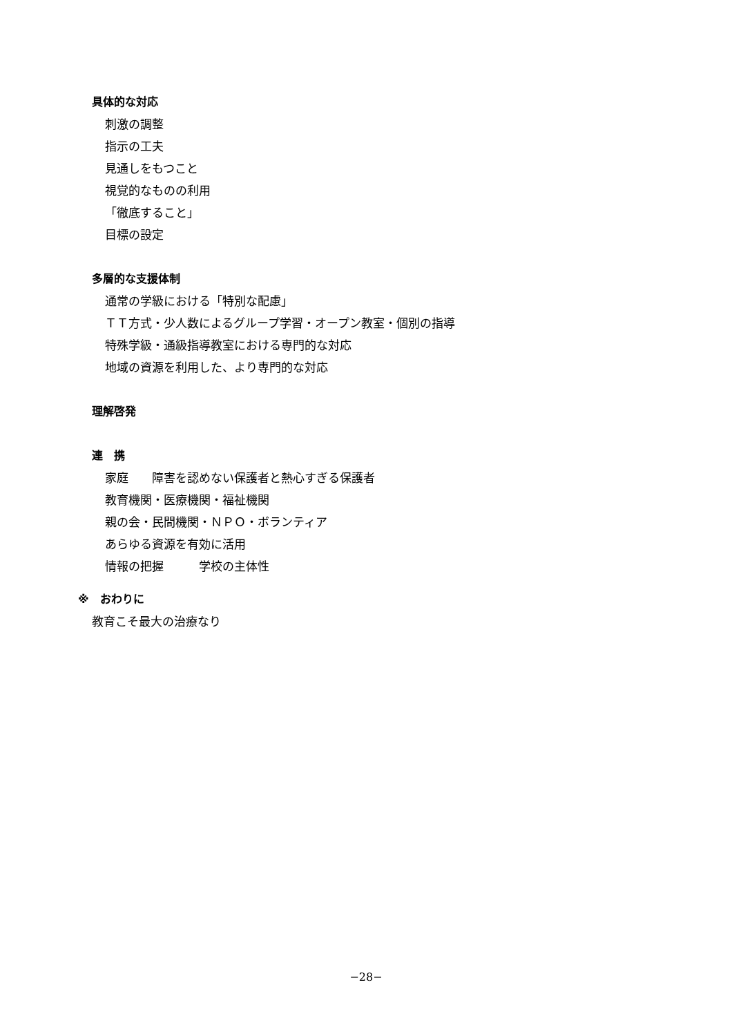具体的な対応
刺激の調整
指示の工夫
見通しをもつこと
視覚的なものの利用
「徹底すること」
目標の設定
多層的な支援体制
通常の学級における「特別な配慮」
ＴＴ方式・少人数によるグループ学習・オープン教室・個別の指導
特殊学級・通級指導教室における専門的な対応
地域の資源を利用した、より専門的な対応
理解啓発
連　携
家庭　　障害を認めない保護者と熱心すぎる保護者
教育機関・医療機関・福祉機関
親の会・民間機関・ＮＰＯ・ボランティア
あらゆる資源を有効に活用
情報の把握　　　学校の主体性
※　おわりに
教育こそ最大の治療なり
−28−